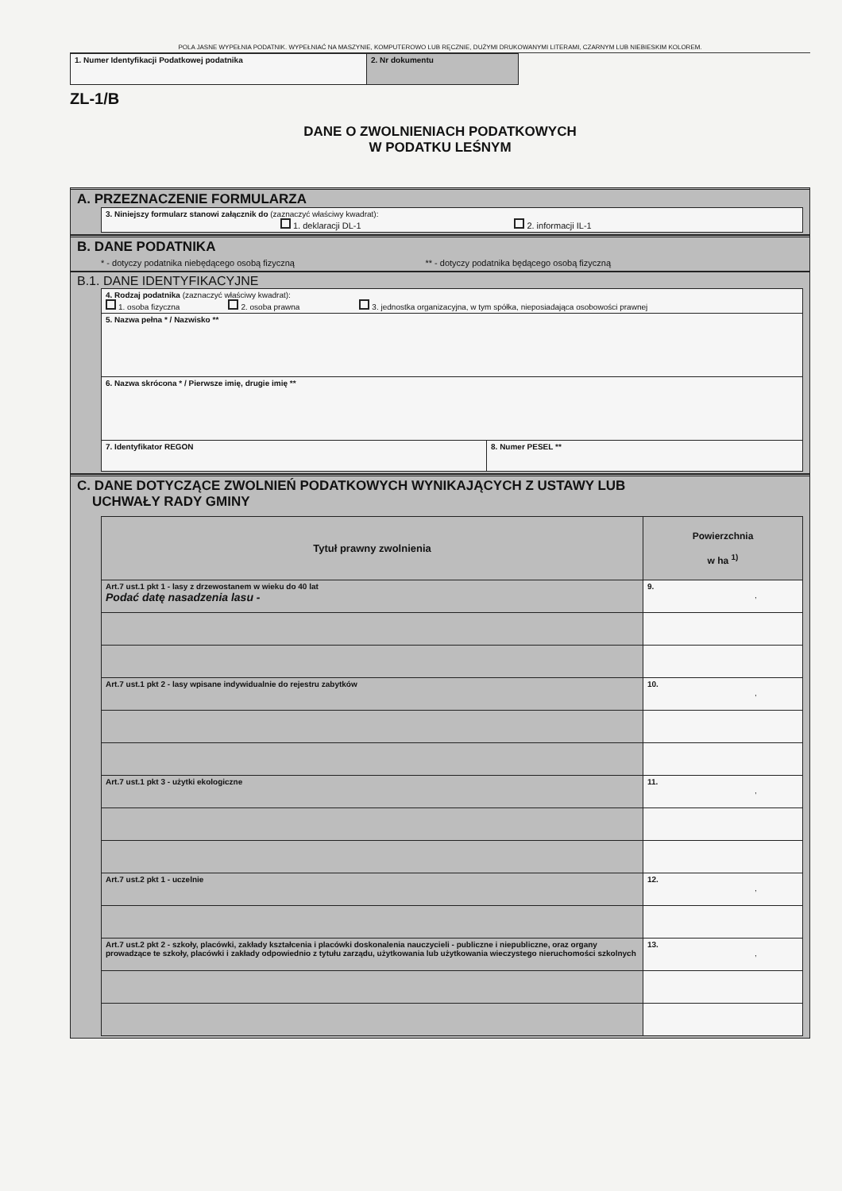POLA JASNE WYPEŁNIA PODATNIK. WYPEŁNIAĆ NA MASZYNIE, KOMPUTEROWO LUB RĘCZNIE, DUŻYMI DRUKOWANYMI LITERAMI, CZARNYM LUB NIEBIESKIM KOLOREM.
| 1. Numer Identyfikacji Podatkowej podatnika | 2. Nr dokumentu |
ZL-1/B
DANE O ZWOLNIENIACH PODATKOWYCH
W PODATKU LEŚNYM
A. PRZEZNACZENIE FORMULARZA
| 3. Niniejszy formularz stanowi załącznik do (zaznaczyć właściwy kwadrat): 1. deklaracji DL-1 2. informacji IL-1 |
B. DANE PODATNIKA
* - dotyczy podatnika niebędącego osobą fizyczną ** - dotyczy podatnika będącego osobą fizyczną
B.1. DANE IDENTYFIKACYJNE
| 4. Rodzaj podatnika (zaznaczyć właściwy kwadrat): 1. osoba fizyczna 2. osoba prawna 3. jednostka organizacyjna, w tym spółka, nieposiadająca osobowości prawnej | |
| 5. Nazwa pełna * / Nazwisko ** | |
| 6. Nazwa skrócona * / Pierwsze imię, drugie imię ** | |
| 7. Identyfikator REGON | 8. Numer PESEL ** |
C. DANE DOTYCZĄCE ZWOLNIEŃ PODATKOWYCH WYNIKAJĄCYCH Z USTAWY LUB
UCHWAŁY RADY GMINY
| Tytuł prawny zwolnienia | Powierzchnia w ha <sup>1)</sup> |
| --- | --- |
| Art.7 ust.1 pkt 1 - lasy z drzewostanem w wieku do 40 lat Podać datę nasadzenia lasu - | 9. , |
| Art.7 ust.1 pkt 2 - lasy wpisane indywidualnie do rejestru zabytków | 10. , |
| Art.7 ust.1 pkt 3 - użytki ekologiczne | 11. , |
| Art.7 ust.2 pkt 1 - uczelnie | 12. , |
| Art.7 ust.2 pkt 2 - szkoły, placówki, zakłady kształcenia i placówki doskonalenia nauczycieli - publiczne i niepubliczne, oraz organy prowadzące te szkoły, placówki i zakłady odpowiednio z tytułu zarządu, użytkowania lub użytkowania wieczystego nieruchomości szkolnych | 13. , |